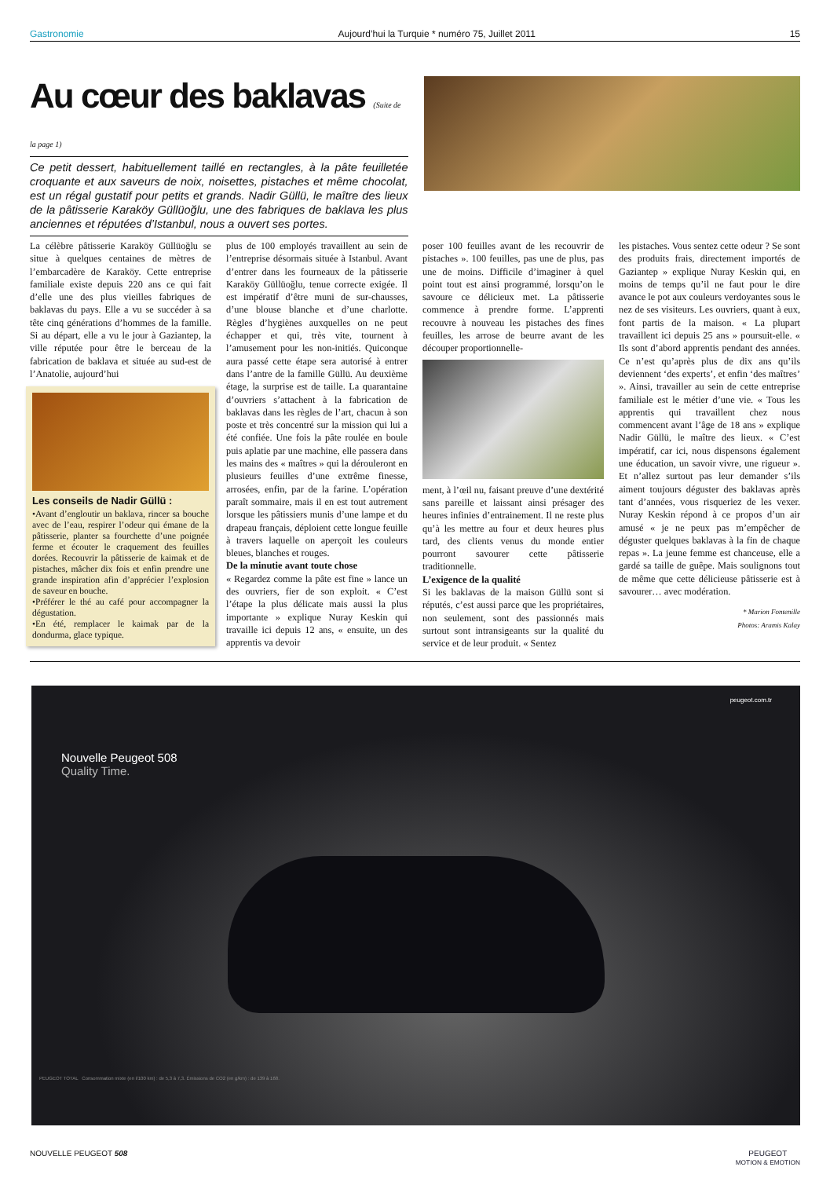Gastronomie Aujourd’hui la Turquie * numéro 75, Juillet 2011 15
Au cœur des baklavas (Suite de la page 1)
Ce petit dessert, habituellement taillé en rectangles, à la pâte feuilletée croquante et aux saveurs de noix, noisettes, pistaches et même chocolat, est un régal gustatif pour petits et grands. Nadir Güllü, le maître des lieux de la pâtisserie Karaköy Güllüoğlu, une des fabriques de baklava les plus anciennes et réputées d’Istanbul, nous a ouvert ses portes.
La célèbre pâtisserie Karaköy Güllüoğlu se situe à quelques centaines de mètres de l’embarcadère de Karaköy. Cette entreprise familiale existe depuis 220 ans ce qui fait d’elle une des plus vieilles fabriques de baklavas du pays. Elle a vu se succéder à sa tête cinq générations d’hommes de la famille. Si au départ, elle a vu le jour à Gaziantep, la ville réputée pour être le berceau de la fabrication de baklava et située au sud-est de l’Anatolie, aujourd’hui
Les conseils de Nadir Güllü :
•Avant d’engloutir un baklava, rincer sa bouche avec de l’eau, respirer l’odeur qui émane de la pâtisserie, planter sa fourchette d’une poignée ferme et écouter le craquement des feuilles dorées. Recouvrir la pâtisserie de kaimak et de pistaches, mâcher dix fois et enfin prendre une grande inspiration afin d’apprécier l’explosion de saveur en bouche.
•Préférer le thé au café pour accompagner la dégustation.
•En été, remplacer le kaimak par de la dondurma, glace typique.
plus de 100 employés travaillent au sein de l’entreprise désormais située à Istanbul. Avant d’entrer dans les fourneaux de la pâtisserie Karaköy Güllüoğlu, tenue correcte exigée. Il est impératif d’être muni de sur-chausses, d’une blouse blanche et d’une charlotte. Règles d’hygiènes auxquelles on ne peut échapper et qui, très vite, tournent à l’amusement pour les non-initiés. Quiconque aura passé cette étape sera autorisé à entrer dans l’antre de la famille Güllü. Au deuxième étage, la surprise est de taille. La quarantaine d’ouvriers s’attachent à la fabrication de baklavas dans les règles de l’art, chacun à son poste et très concentré sur la mission qui lui a été confiée. Une fois la pâte roulée en boule puis aplatie par une machine, elle passera dans les mains des « maîtres » qui la dérouleront en plusieurs feuilles d’une extrême finesse, arrosées, enfin, par de la farine. L’opération paraît sommaire, mais il en est tout autrement lorsque les pâtissiers munis d’une lampe et du drapeau français, déploient cette longue feuille à travers laquelle on aperçoit les couleurs bleues, blanches et rouges.
De la minutie avant toute chose
« Regardez comme la pâte est fine » lance un des ouvriers, fier de son exploit. « C’est l’étape la plus délicate mais aussi la plus importante » explique Nuray Keskin qui travaille ici depuis 12 ans, « ensuite, un des apprentis va devoir
poser 100 feuilles avant de les recouvrir de pistaches ». 100 feuilles, pas une de plus, pas une de moins. Difficile d’imaginer à quel point tout est ainsi programmé, lorsqu’on le savoure ce délicieux met. La pâtisserie commence à prendre forme. L’apprenti recouvre à nouveau les pistaches des fines feuilles, les arrose de beurre avant de les découper proportionnelle-
ment, à l’œil nu, faisant preuve d’une dextérité sans pareille et laissant ainsi présager des heures infinies d’entrainement. Il ne reste plus qu’à les mettre au four et deux heures plus tard, des clients venus du monde entier pourront savourer cette pâtisserie traditionnelle.
L’exigence de la qualité
Si les baklavas de la maison Güllü sont si réputés, c’est aussi parce que les propriétaires, non seulement, sont des passionnés mais surtout sont intransigeants sur la qualité du service et de leur produit. « Sentez
les pistaches. Vous sentez cette odeur ? Se sont des produits frais, directement importés de Gaziantep » explique Nuray Keskin qui, en moins de temps qu’il ne faut pour le dire avance le pot aux couleurs verdoyantes sous le nez de ses visiteurs. Les ouvriers, quant à eux, font partis de la maison. « La plupart travaillent ici depuis 25 ans » poursuit-elle. « Ils sont d’abord apprentis pendant des années. Ce n’est qu’après plus de dix ans qu’ils deviennent ‘des experts’, et enfin ‘des maîtres’ ». Ainsi, travailler au sein de cette entreprise familiale est le métier d’une vie. « Tous les apprentis qui travaillent chez nous commencent avant l’âge de 18 ans » explique Nadir Güllü, le maître des lieux. « C’est impératif, car ici, nous dispensons également une éducation, un savoir vivre, une rigueur ». Et n’allez surtout pas leur demander s’ils aiment toujours déguster des baklavas après tant d’années, vous risqueriez de les vexer. Nuray Keskin répond à ce propos d’un air amusé « je ne peux pas m’empêcher de déguster quelques baklavas à la fin de chaque repas ». La jeune femme est chanceuse, elle a gardé sa taille de guêpe. Mais soulignons tout de même que cette délicieuse pâtisserie est à savourer… avec modération.
* Marion Fontenille
Photos: Aramis Kalay
peugeot.com.tr
Nouvelle Peugeot 508
Quality Time.
PEUGEOT TOTAL Consommation mixte (en l/100 km) : de 5,3 à 7,3. Émissions de CO2 (en g/km) : de 139 à 168.
NOUVELLE PEUGEOT 508 PEUGEOT
MOTION & EMOTION